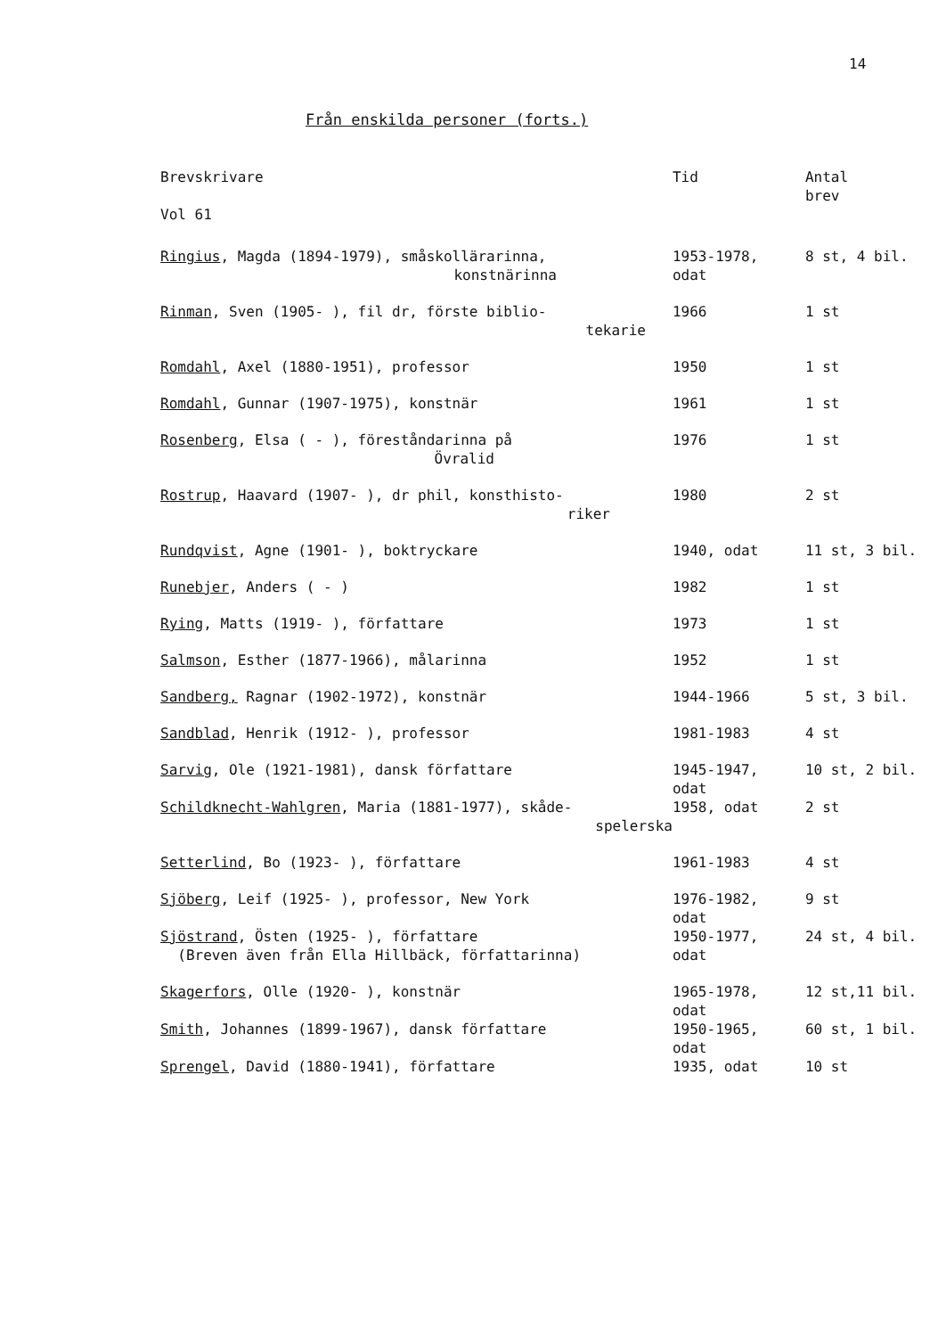14
Från enskilda personer (forts.)
| Brevskrivare Vol 61 | Tid | Antal brev |
| --- | --- | --- |
| Ringius , Magda (1894-1979), småskollärarinna, konstnärinna | 1953-1978, odat | 8 st, 4 bil. |
| Rinman , Sven (1905- ), fil dr, förste biblio- tekarie | 1966 | 1 st |
| Romdahl , Axel (1880-1951), professor | 1950 | 1 st |
| Romdahl , Gunnar (1907-1975), konstnär | 1961 | 1 st |
| Rosenberg , Elsa ( - ), föreståndarinna på Övralid | 1976 | 1 st |
| Rostrup , Haavard (1907- ), dr phil, konsthisto- riker | 1980 | 2 st |
| Rundqvist , Agne (1901- ), boktryckare | 1940, odat | 11 st, 3 bil. |
| Runebjer , Anders ( - ) | 1982 | 1 st |
| Rying , Matts (1919- ), författare | 1973 | 1 st |
| Salmson , Esther (1877-1966), målarinna | 1952 | 1 st |
| Sandberg, Ragnar (1902-1972), konstnär | 1944-1966 | 5 st, 3 bil. |
| Sandblad , Henrik (1912- ), professor | 1981-1983 | 4 st |
| Sarvig , Ole (1921-1981), dansk författare | 1945-1947, odat | 10 st, 2 bil. |
| Schildknecht-Wahlgren , Maria (1881-1977), skåde- spelerska | 1958, odat | 2 st |
| Setterlind , Bo (1923- ), författare | 1961-1983 | 4 st |
| Sjöberg , Leif (1925- ), professor, New York | 1976-1982, odat | 9 st |
| Sjöstrand , Östen (1925- ), författare (Breven även från Ella Hillbäck, författarinna) | 1950-1977, odat | 24 st, 4 bil. |
| Skagerfors , Olle (1920- ), konstnär | 1965-1978, odat | 12 st,11 bil. |
| Smith , Johannes (1899-1967), dansk författare | 1950-1965, odat | 60 st, 1 bil. |
| Sprengel , David (1880-1941), författare | 1935, odat | 10 st |